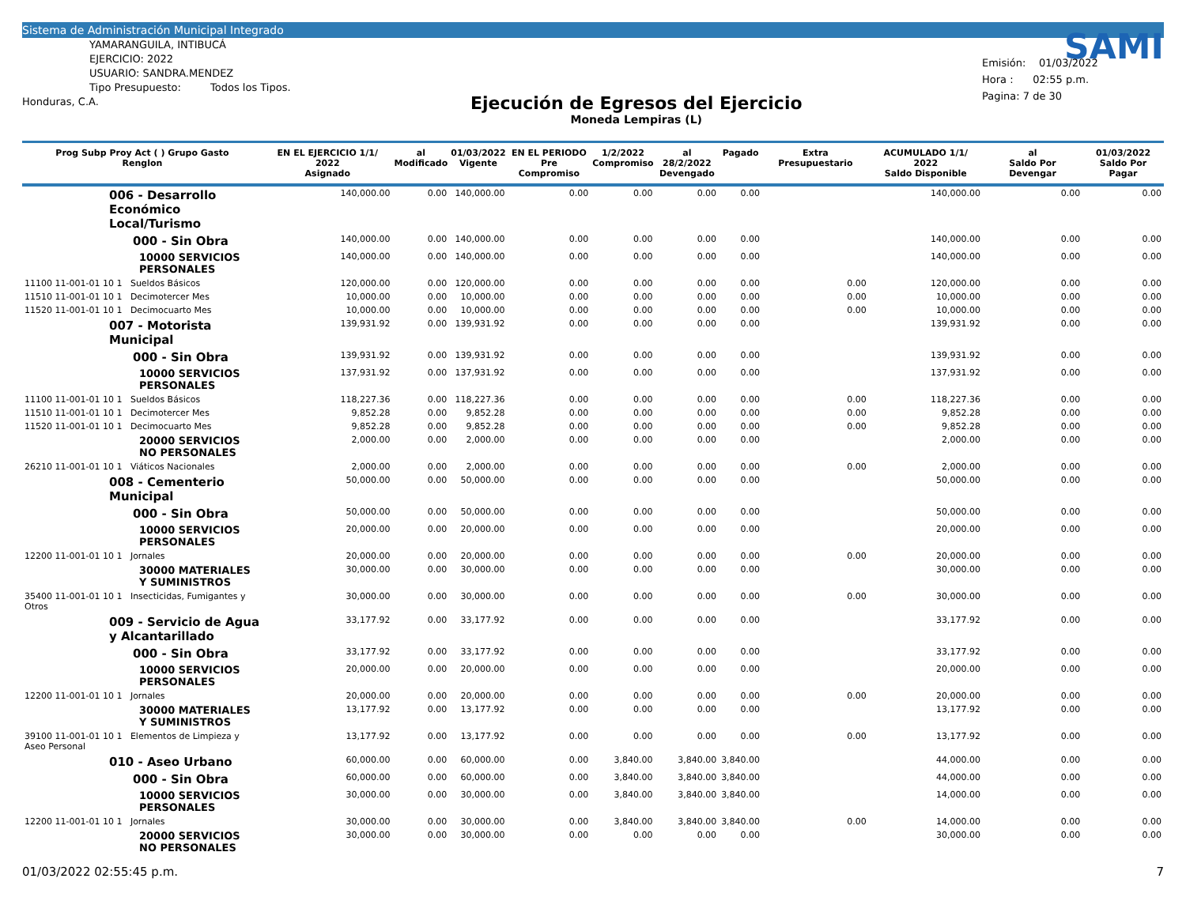Sistema de Administración Municipal Integrado
YAMARANGUILA, INTIBUCÁ
EJERCICIO: 2022
USUARIO: SANDRA.MENDEZ
Tipo Presupuesto: Todos los Tipos.
Honduras, C.A.
Ejecución de Egresos del Ejercicio
Moneda Lempiras (L)
SAMI
Emisión: 01/03/2022
Hora : 02:55 p.m.
Pagina: 7 de 30
| Prog Subp Proy Act ( ) Grupo Gasto Renglon | EN EL EJERCICIO 1/1/ 2022 Asignado | al Modificado | 01/03/2022 Vigente | EN EL PERIODO Pre Compromiso | 1/2/2022 Compromiso | al 28/2/2022 Devengado | Pagado | Extra Presupuestario | ACUMULADO 1/1/ 2022 Saldo Disponible | al Saldo Por Devengar | 01/03/2022 Saldo Por Pagar |
| --- | --- | --- | --- | --- | --- | --- | --- | --- | --- | --- | --- |
| 006 - Desarrollo Económico Local/Turismo | 140,000.00 | 0.00 | 140,000.00 | 0.00 | 0.00 | 0.00 | 0.00 | | 140,000.00 | 0.00 | 0.00 |
| 000 - Sin Obra | 140,000.00 | 0.00 | 140,000.00 | 0.00 | 0.00 | 0.00 | 0.00 | | 140,000.00 | 0.00 | 0.00 |
| 10000 SERVICIOS PERSONALES | 140,000.00 | 0.00 | 140,000.00 | 0.00 | 0.00 | 0.00 | 0.00 | | 140,000.00 | 0.00 | 0.00 |
| 11100 11-001-01 10 1 Sueldos Básicos | 120,000.00 | 0.00 | 120,000.00 | 0.00 | 0.00 | 0.00 | 0.00 | 0.00 | 120,000.00 | 0.00 | 0.00 |
| 11510 11-001-01 10 1 Decimotercer Mes | 10,000.00 | 0.00 | 10,000.00 | 0.00 | 0.00 | 0.00 | 0.00 | 0.00 | 10,000.00 | 0.00 | 0.00 |
| 11520 11-001-01 10 1 Decimocuarto Mes | 10,000.00 | 0.00 | 10,000.00 | 0.00 | 0.00 | 0.00 | 0.00 | 0.00 | 10,000.00 | 0.00 | 0.00 |
| 007 - Motorista Municipal | 139,931.92 | 0.00 | 139,931.92 | 0.00 | 0.00 | 0.00 | 0.00 | | 139,931.92 | 0.00 | 0.00 |
| 000 - Sin Obra | 139,931.92 | 0.00 | 139,931.92 | 0.00 | 0.00 | 0.00 | 0.00 | | 139,931.92 | 0.00 | 0.00 |
| 10000 SERVICIOS PERSONALES | 137,931.92 | 0.00 | 137,931.92 | 0.00 | 0.00 | 0.00 | 0.00 | | 137,931.92 | 0.00 | 0.00 |
| 11100 11-001-01 10 1 Sueldos Básicos | 118,227.36 | 0.00 | 118,227.36 | 0.00 | 0.00 | 0.00 | 0.00 | 0.00 | 118,227.36 | 0.00 | 0.00 |
| 11510 11-001-01 10 1 Decimotercer Mes | 9,852.28 | 0.00 | 9,852.28 | 0.00 | 0.00 | 0.00 | 0.00 | 0.00 | 9,852.28 | 0.00 | 0.00 |
| 11520 11-001-01 10 1 Decimocuarto Mes | 9,852.28 | 0.00 | 9,852.28 | 0.00 | 0.00 | 0.00 | 0.00 | 0.00 | 9,852.28 | 0.00 | 0.00 |
| 20000 SERVICIOS NO PERSONALES | 2,000.00 | 0.00 | 2,000.00 | 0.00 | 0.00 | 0.00 | 0.00 | | 2,000.00 | 0.00 | 0.00 |
| 26210 11-001-01 10 1 Viáticos Nacionales | 2,000.00 | 0.00 | 2,000.00 | 0.00 | 0.00 | 0.00 | 0.00 | 0.00 | 2,000.00 | 0.00 | 0.00 |
| 008 - Cementerio Municipal | 50,000.00 | 0.00 | 50,000.00 | 0.00 | 0.00 | 0.00 | 0.00 | | 50,000.00 | 0.00 | 0.00 |
| 000 - Sin Obra | 50,000.00 | 0.00 | 50,000.00 | 0.00 | 0.00 | 0.00 | 0.00 | | 50,000.00 | 0.00 | 0.00 |
| 10000 SERVICIOS PERSONALES | 20,000.00 | 0.00 | 20,000.00 | 0.00 | 0.00 | 0.00 | 0.00 | | 20,000.00 | 0.00 | 0.00 |
| 12200 11-001-01 10 1 Jornales | 20,000.00 | 0.00 | 20,000.00 | 0.00 | 0.00 | 0.00 | 0.00 | 0.00 | 20,000.00 | 0.00 | 0.00 |
| 30000 MATERIALES Y SUMINISTROS | 30,000.00 | 0.00 | 30,000.00 | 0.00 | 0.00 | 0.00 | 0.00 | | 30,000.00 | 0.00 | 0.00 |
| 35400 11-001-01 10 1 Insecticidas, Fumigantes y Otros | 30,000.00 | 0.00 | 30,000.00 | 0.00 | 0.00 | 0.00 | 0.00 | 0.00 | 30,000.00 | 0.00 | 0.00 |
| 009 - Servicio de Agua y Alcantarillado | 33,177.92 | 0.00 | 33,177.92 | 0.00 | 0.00 | 0.00 | 0.00 | | 33,177.92 | 0.00 | 0.00 |
| 000 - Sin Obra | 33,177.92 | 0.00 | 33,177.92 | 0.00 | 0.00 | 0.00 | 0.00 | | 33,177.92 | 0.00 | 0.00 |
| 10000 SERVICIOS PERSONALES | 20,000.00 | 0.00 | 20,000.00 | 0.00 | 0.00 | 0.00 | 0.00 | | 20,000.00 | 0.00 | 0.00 |
| 12200 11-001-01 10 1 Jornales | 20,000.00 | 0.00 | 20,000.00 | 0.00 | 0.00 | 0.00 | 0.00 | 0.00 | 20,000.00 | 0.00 | 0.00 |
| 30000 MATERIALES Y SUMINISTROS | 13,177.92 | 0.00 | 13,177.92 | 0.00 | 0.00 | 0.00 | 0.00 | | 13,177.92 | 0.00 | 0.00 |
| 39100 11-001-01 10 1 Elementos de Limpieza y Aseo Personal | 13,177.92 | 0.00 | 13,177.92 | 0.00 | 0.00 | 0.00 | 0.00 | 0.00 | 13,177.92 | 0.00 | 0.00 |
| 010 - Aseo Urbano | 60,000.00 | 0.00 | 60,000.00 | 0.00 | 3,840.00 | 3,840.00 | 3,840.00 | | 44,000.00 | 0.00 | 0.00 |
| 000 - Sin Obra | 60,000.00 | 0.00 | 60,000.00 | 0.00 | 3,840.00 | 3,840.00 | 3,840.00 | | 44,000.00 | 0.00 | 0.00 |
| 10000 SERVICIOS PERSONALES | 30,000.00 | 0.00 | 30,000.00 | 0.00 | 3,840.00 | 3,840.00 | 3,840.00 | | 14,000.00 | 0.00 | 0.00 |
| 12200 11-001-01 10 1 Jornales | 30,000.00 | 0.00 | 30,000.00 | 0.00 | 3,840.00 | 3,840.00 | 3,840.00 | 0.00 | 14,000.00 | 0.00 | 0.00 |
| 20000 SERVICIOS NO PERSONALES | 30,000.00 | 0.00 | 30,000.00 | 0.00 | 0.00 | 0.00 | 0.00 | | 30,000.00 | 0.00 | 0.00 |
01/03/2022 02:55:45 p.m. 7